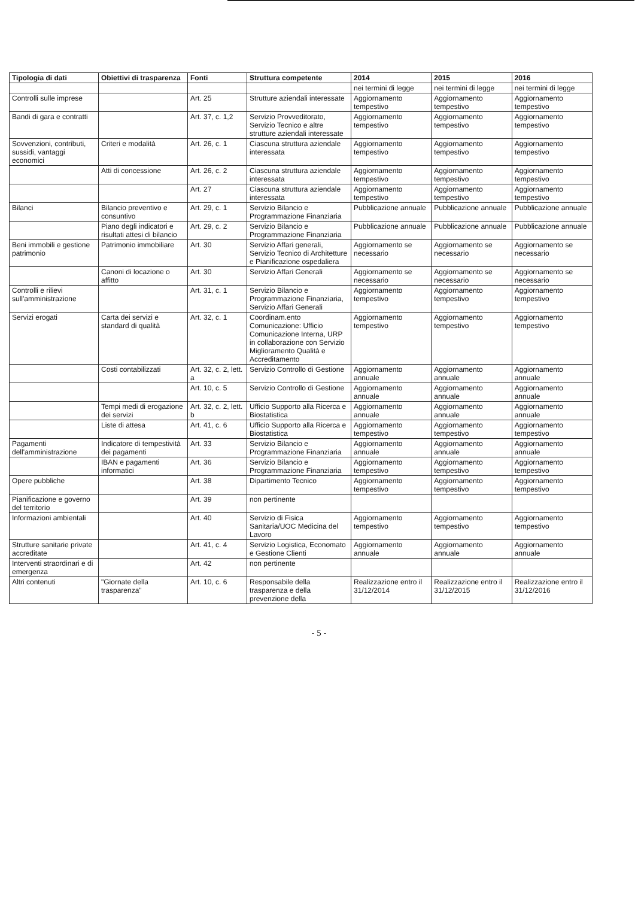| Tipologia di dati | Obiettivi di trasparenza | Fonti | Struttura competente | 2014 | 2015 | 2016 |
| --- | --- | --- | --- | --- | --- | --- |
| | | | | nei termini di legge | nei termini di legge | nei termini di legge |
| Controlli sulle imprese | | Art. 25 | Strutture aziendali interessate | Aggiornamento tempestivo | Aggiornamento tempestivo | Aggiornamento tempestivo |
| Bandi di gara e contratti | | Art. 37, c. 1,2 | Servizio Provveditorato, Servizio Tecnico e altre strutture aziendali interessate | Aggiornamento tempestivo | Aggiornamento tempestivo | Aggiornamento tempestivo |
| Sovvenzioni, contributi, sussidi, vantaggi economici | Criteri e modalità | Art. 26, c. 1 | Ciascuna struttura aziendale interessata | Aggiornamento tempestivo | Aggiornamento tempestivo | Aggiornamento tempestivo |
| | Atti di concessione | Art. 26, c. 2 | Ciascuna struttura aziendale interessata | Aggiornamento tempestivo | Aggiornamento tempestivo | Aggiornamento tempestivo |
| | | Art. 27 | Ciascuna struttura aziendale interessata | Aggiornamento tempestivo | Aggiornamento tempestivo | Aggiornamento tempestivo |
| Bilanci | Bilancio preventivo e consuntivo | Art. 29, c. 1 | Servizio Bilancio e Programmazione Finanziaria | Pubblicazione annuale | Pubblicazione annuale | Pubblicazione annuale |
| | Piano degli indicatori e risultati attesi di bilancio | Art. 29, c. 2 | Servizio Bilancio e Programmazione Finanziaria | Pubblicazione annuale | Pubblicazione annuale | Pubblicazione annuale |
| Beni immobili e gestione patrimonio | Patrimonio immobiliare | Art. 30 | Servizio Affari generali, Servizio Tecnico di Architetture e Pianificazione ospedaliera | Aggiornamento se necessario | Aggiornamento se necessario | Aggiornamento se necessario |
| | Canoni di locazione o affitto | Art. 30 | Servizio Affari Generali | Aggiornamento se necessario | Aggiornamento se necessario | Aggiornamento se necessario |
| Controlli e rilievi sull'amministrazione | | Art. 31, c. 1 | Servizio Bilancio e Programmazione Finanziaria, Servizio Affari Generali | Aggiornamento tempestivo | Aggiornamento tempestivo | Aggiornamento tempestivo |
| Servizi erogati | Carta dei servizi e standard di qualità | Art. 32, c. 1 | Coordinam.ento Comunicazione: Ufficio Comunicazione Interna, URP in collaborazione con Servizio Miglioramento Qualità e Accreditamento | Aggiornamento tempestivo | Aggiornamento tempestivo | Aggiornamento tempestivo |
| | Costi contabilizzati | Art. 32, c. 2, lett. a | Servizio Controllo di Gestione | Aggiornamento annuale | Aggiornamento annuale | Aggiornamento annuale |
| | | Art. 10, c. 5 | Servizio Controllo di Gestione | Aggiornamento annuale | Aggiornamento annuale | Aggiornamento annuale |
| | Tempi medi di erogazione dei servizi | Art. 32, c. 2, lett. b | Ufficio Supporto alla Ricerca e Biostatistica | Aggiornamento annuale | Aggiornamento annuale | Aggiornamento annuale |
| | Liste di attesa | Art. 41, c. 6 | Ufficio Supporto alla Ricerca e Biostatistica | Aggiornamento tempestivo | Aggiornamento tempestivo | Aggiornamento tempestivo |
| Pagamenti dell'amministrazione | Indicatore di tempestività dei pagamenti | Art. 33 | Servizio Bilancio e Programmazione Finanziaria | Aggiornamento annuale | Aggiornamento annuale | Aggiornamento annuale |
| | IBAN e pagamenti informatici | Art. 36 | Servizio Bilancio e Programmazione Finanziaria | Aggiornamento tempestivo | Aggiornamento tempestivo | Aggiornamento tempestivo |
| Opere pubbliche | | Art. 38 | Dipartimento Tecnico | Aggiornamento tempestivo | Aggiornamento tempestivo | Aggiornamento tempestivo |
| Pianificazione e governo del territorio | | Art. 39 | non pertinente | | | |
| Informazioni ambientali | | Art. 40 | Servizio di Fisica Sanitaria/UOC Medicina del Lavoro | Aggiornamento tempestivo | Aggiornamento tempestivo | Aggiornamento tempestivo |
| Strutture sanitarie private accreditate | | Art. 41, c. 4 | Servizio Logistica, Economato e Gestione Clienti | Aggiornamento annuale | Aggiornamento annuale | Aggiornamento annuale |
| Interventi straordinari e di emergenza | | Art. 42 | non pertinente | | | |
| Altri contenuti | "Giornate della trasparenza" | Art. 10, c. 6 | Responsabile della trasparenza e della prevenzione della | Realizzazione entro il 31/12/2014 | Realizzazione entro il 31/12/2015 | Realizzazione entro il 31/12/2016 |
- 5 -